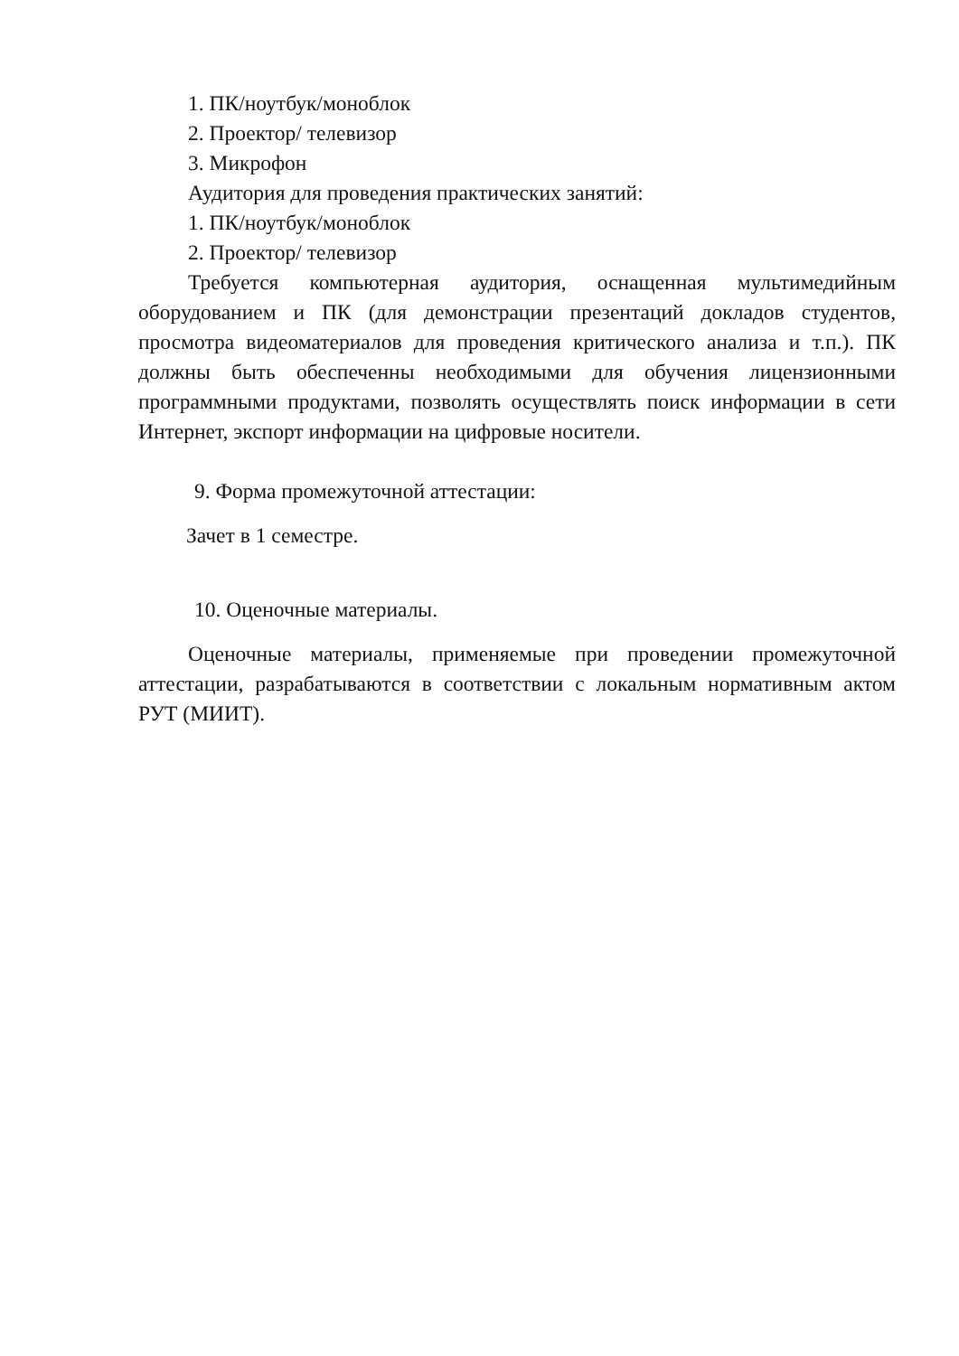1. ПК/ноутбук/моноблок
2. Проектор/ телевизор
3. Микрофон
Аудитория для проведения практических занятий:
1. ПК/ноутбук/моноблок
2. Проектор/ телевизор
Требуется компьютерная аудитория, оснащенная мультимедийным оборудованием и ПК (для демонстрации презентаций докладов студентов, просмотра видеоматериалов для проведения критического анализа и т.п.). ПК должны быть обеспеченны необходимыми для обучения лицензионными программными продуктами, позволять осуществлять поиск информации в сети Интернет, экспорт информации на цифровые носители.
9. Форма промежуточной аттестации:
Зачет в 1 семестре.
10. Оценочные материалы.
Оценочные материалы, применяемые при проведении промежуточной аттестации, разрабатываются в соответствии с локальным нормативным актом РУТ (МИИТ).